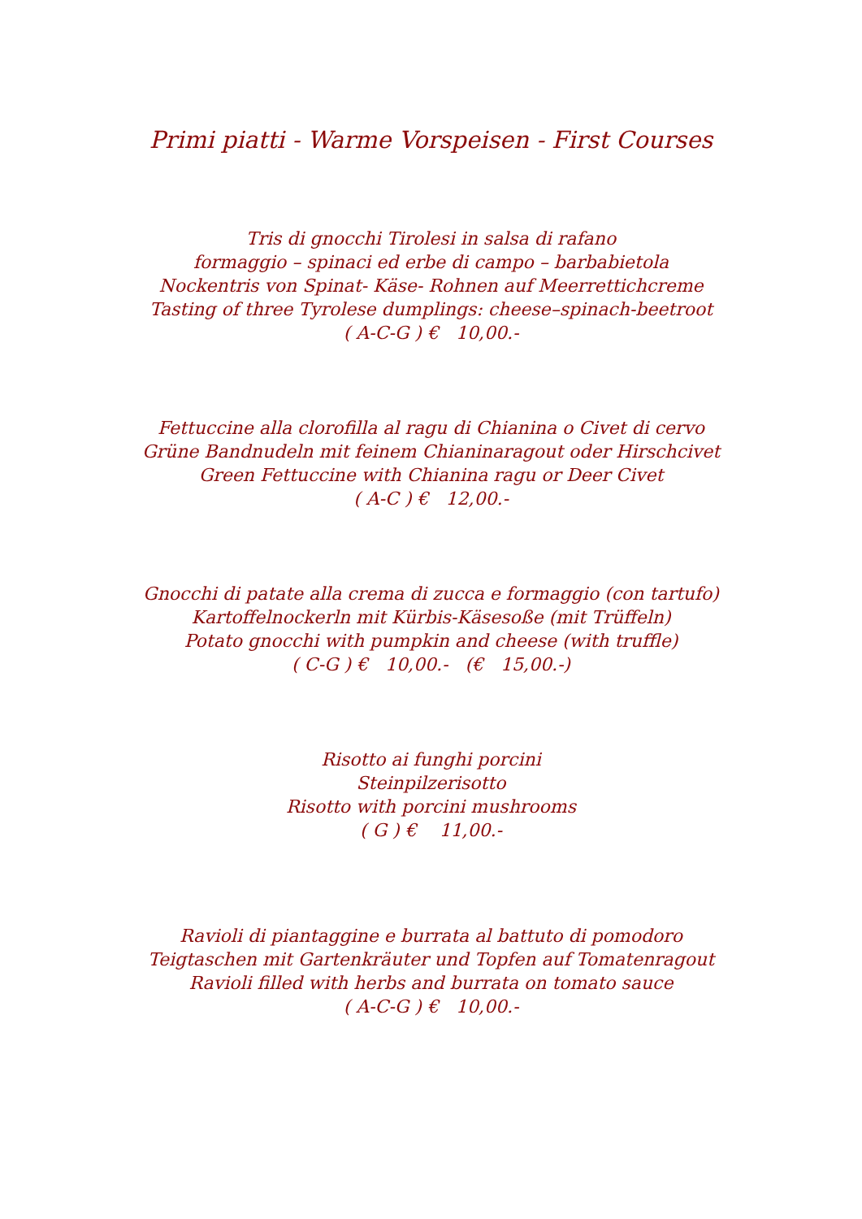Primi piatti - Warme Vorspeisen - First Courses
Tris di gnocchi Tirolesi in salsa di rafano
formaggio – spinaci ed erbe di campo – barbabietola
Nockentris von Spinat- Käse- Rohnen auf Meerrettichcreme
Tasting of three Tyrolese dumplings: cheese–spinach-beetroot
( A-C-G ) € 10,00.-
Fettuccine alla clorofilla al ragu di Chianina o Civet di cervo
Grüne Bandnudeln mit feinem Chianinaragout oder Hirschcivet
Green Fettuccine with Chianina ragu or Deer Civet
( A-C ) € 12,00.-
Gnocchi di patate alla crema di zucca e formaggio (con tartufo)
Kartoffelnockerln mit Kürbis-Käsesoße (mit Trüffeln)
Potato gnocchi with pumpkin and cheese (with truffle)
( C-G ) € 10,00.- (€ 15,00.-)
Risotto ai funghi porcini
Steinpilzerisotto
Risotto with porcini mushrooms
( G ) € 11,00.-
Ravioli di piantaggine e burrata al battuto di pomodoro
Teigtaschen mit Gartenkräuter und Topfen auf Tomatenragout
Ravioli filled with herbs and burrata on tomato sauce
( A-C-G ) € 10,00.-